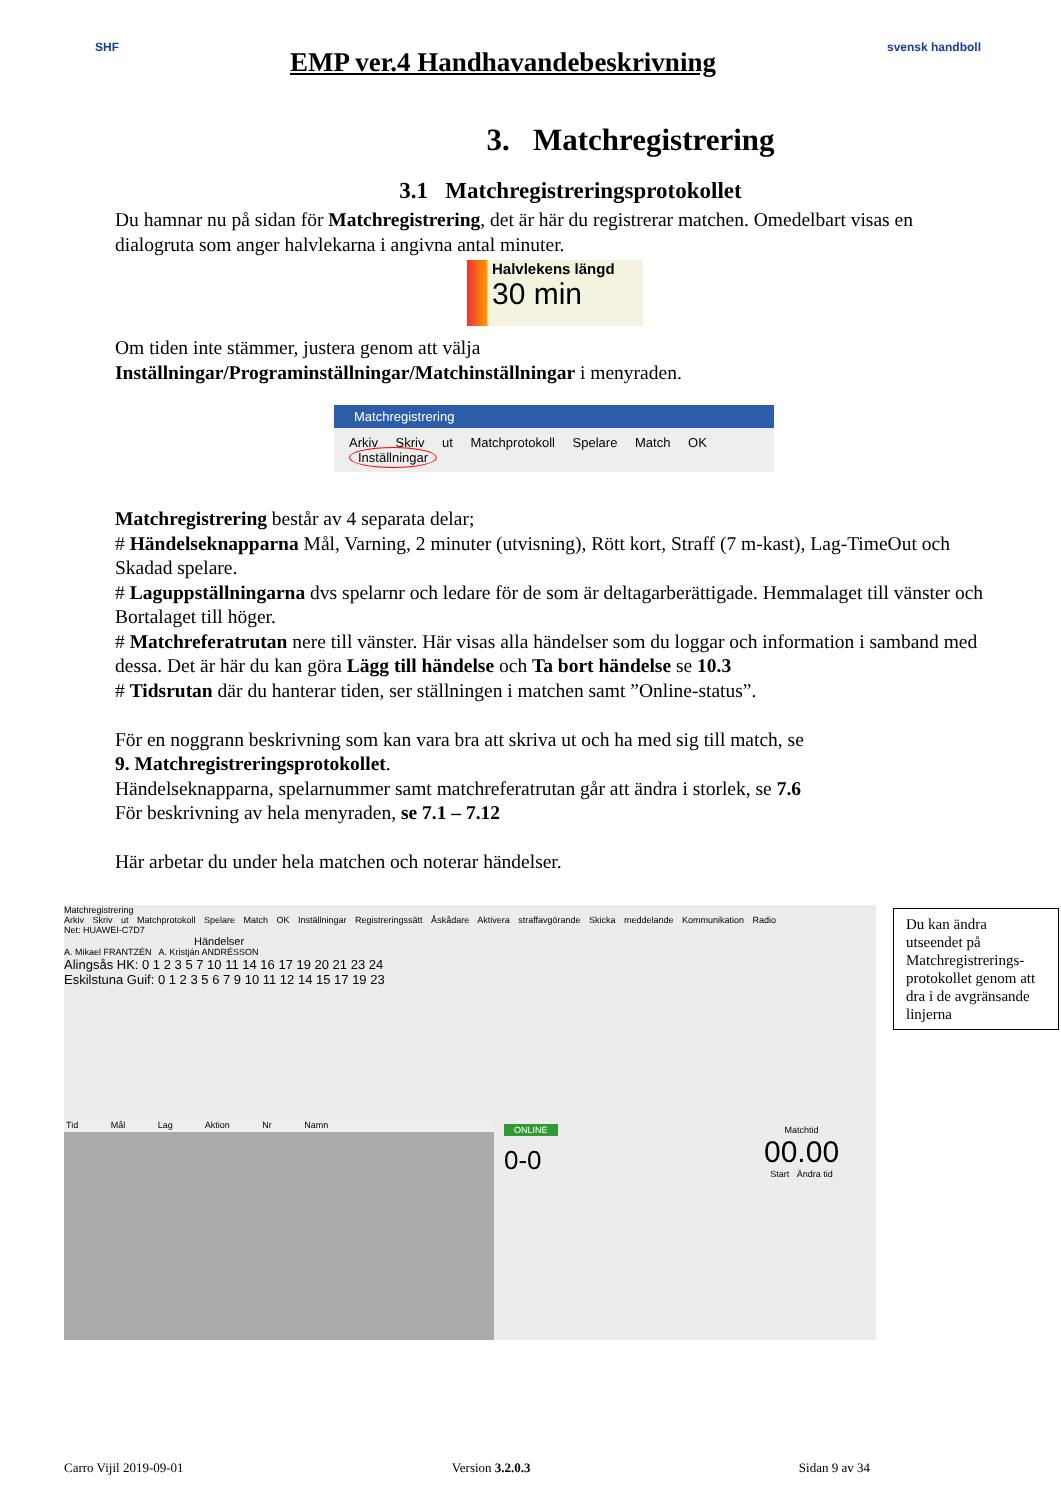SHF
EMP ver.4 Handhavandebeskrivning
svensk handboll
3. Matchregistrering
3.1 Matchregistreringsprotokollet
Du hamnar nu på sidan för Matchregistrering, det är här du registrerar matchen. Omedelbart visas en dialogruta som anger halvlekarna i angivna antal minuter.
Halvlekens längd
30 min
Om tiden inte stämmer, justera genom att välja
Inställningar/Programinställningar/Matchinställningar i menyraden.
Matchregistrering
Arkiv Skriv ut Matchprotokoll Spelare Match OK Inställningar
Matchregistrering består av 4 separata delar;
# Händelseknapparna Mål, Varning, 2 minuter (utvisning), Rött kort, Straff (7 m-kast), Lag-TimeOut och Skadad spelare.
# Laguppställningarna dvs spelarnr och ledare för de som är deltagarberättigade. Hemmalaget till vänster och Bortalaget till höger.
# Matchreferatrutan nere till vänster. Här visas alla händelser som du loggar och information i samband med dessa. Det är här du kan göra Lägg till händelse och Ta bort händelse se 10.3
# Tidsrutan där du hanterar tiden, ser ställningen i matchen samt ”Online-status”.
För en noggrann beskrivning som kan vara bra att skriva ut och ha med sig till match, se
9. Matchregistreringsprotokollet.
Händelseknapparna, spelarnummer samt matchreferatrutan går att ändra i storlek, se 7.6
För beskrivning av hela menyraden, se 7.1 – 7.12
Här arbetar du under hela matchen och noterar händelser.
Matchregistrering
Arkiv Skriv ut Matchprotokoll Spelare Match OK Inställningar Registreringssätt Åskådare Aktivera straffavgörande Skicka meddelande Kommunikation Radio
Net: HUAWEI-C7D7
Händelser
A. Mikael FRANTZÉN A. Kristján ANDRÉSSON
Alingsås HK: 0 1 2 3 5 7 10 11 14 16 17 19 20 21 23 24
Eskilstuna Guif: 0 1 2 3 5 6 7 9 10 11 12 14 15 17 19 23
Tid Mål Lag Aktion Nr Namn
ONLINE
0-0
Matchtid
00.00
Start Ändra tid
Du kan ändra utseendet på Matchregistrerings-protokollet genom att dra i de avgränsande linjerna
Carro Vijil 2019-09-01 Version 3.2.0.3 Sidan 9 av 34